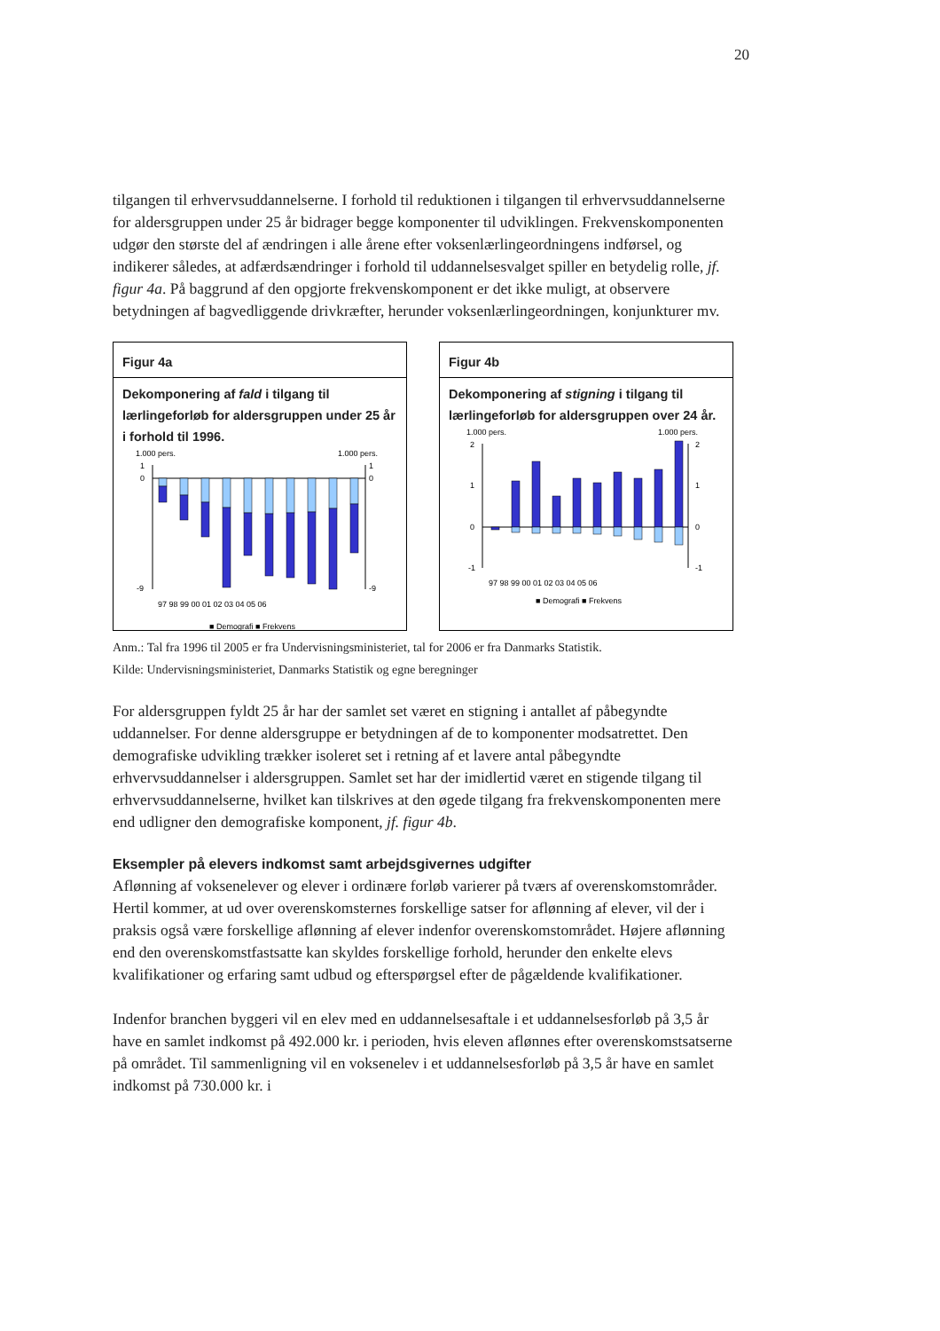20
tilgangen til erhvervsuddannelserne. I forhold til reduktionen i tilgangen til erhvervsuddannelserne for aldersgruppen under 25 år bidrager begge komponenter til udviklingen. Frekvenskomponenten udgør den største del af ændringen i alle årene efter voksenlærlingeordningens indførsel, og indikerer således, at adfærdsændringer i forhold til uddannelsesvalget spiller en betydelig rolle, jf. figur 4a. På baggrund af den opgjorte frekvenskomponent er det ikke muligt, at observere betydningen af bagvedliggende drivkræfter, herunder voksenlærlingeordningen, konjunkturer mv.
Figur 4a
Dekomponering af fald i tilgang til lærlingeforløb for aldersgruppen under 25 år i forhold til 1996.
1.000 pers.
1.000 pers.
1
1
0
0
-9
-9
97 98 99 00 01 02 03 04 05 06
■ Demografi ■ Frekvens
Figur 4b
Dekomponering af stigning i tilgang til lærlingeforløb for aldersgruppen over 24 år.
1.000 pers.
1.000 pers.
2
2
1
1
0
0
-1
-1
97 98 99 00 01 02 03 04 05 06
■ Demografi ■ Frekvens
Anm.: Tal fra 1996 til 2005 er fra Undervisningsministeriet, tal for 2006 er fra Danmarks Statistik.
Kilde: Undervisningsministeriet, Danmarks Statistik og egne beregninger
For aldersgruppen fyldt 25 år har der samlet set været en stigning i antallet af påbegyndte uddannelser. For denne aldersgruppe er betydningen af de to komponenter modsatrettet. Den demografiske udvikling trækker isoleret set i retning af et lavere antal påbegyndte erhvervsuddannelser i aldersgruppen. Samlet set har der imidlertid været en stigende tilgang til erhvervsuddannelserne, hvilket kan tilskrives at den øgede tilgang fra frekvenskomponenten mere end udligner den demografiske komponent, jf. figur 4b.
Eksempler på elevers indkomst samt arbejdsgivernes udgifter
Aflønning af voksenelever og elever i ordinære forløb varierer på tværs af overenskomstområder. Hertil kommer, at ud over overenskomsternes forskellige satser for aflønning af elever, vil der i praksis også være forskellige aflønning af elever indenfor overenskomstområdet. Højere aflønning end den overenskomstfastsatte kan skyldes forskellige forhold, herunder den enkelte elevs kvalifikationer og erfaring samt udbud og efterspørgsel efter de pågældende kvalifikationer.
Indenfor branchen byggeri vil en elev med en uddannelsesaftale i et uddannelsesforløb på 3,5 år have en samlet indkomst på 492.000 kr. i perioden, hvis eleven aflønnes efter overenskomstsatserne på området. Til sammenligning vil en voksenelev i et uddannelsesforløb på 3,5 år have en samlet indkomst på 730.000 kr. i